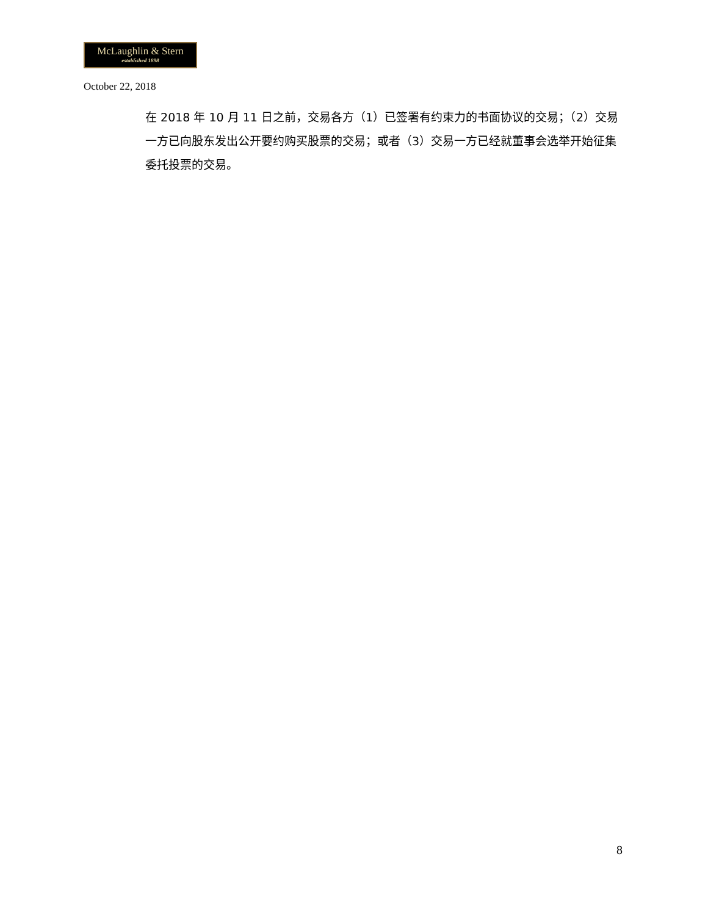McLaughlin & Stern
established 1898
October 22, 2018
在 2018 年 10 月 11 日之前，交易各方（1）已签署有约束力的书面协议的交易；（2）交易一方已向股东发出公开要约购买股票的交易；或者（3）交易一方已经就董事会选举开始征集委托投票的交易。
8